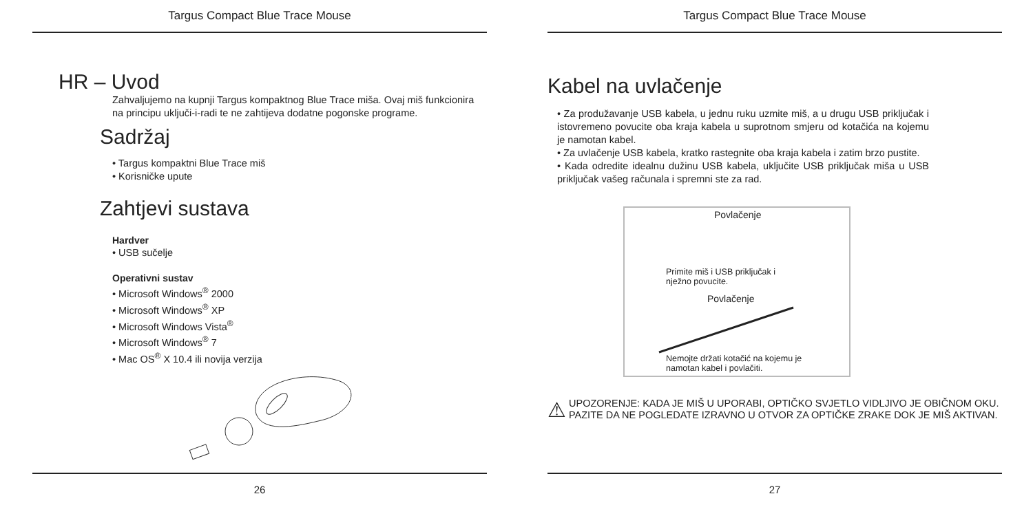Targus Compact Blue Trace Mouse
HR – Uvod
Zahvaljujemo na kupnji Targus kompaktnog Blue Trace miša. Ovaj miš funkcionira na principu uključi-i-radi te ne zahtijeva dodatne pogonske programe.
Sadržaj
• Targus kompaktni Blue Trace miš
• Korisničke upute
Zahtjevi sustava
Hardver
• USB sučelje
Operativni sustav
• Microsoft Windows<sup>®</sup> 2000
• Microsoft Windows<sup>®</sup> XP
• Microsoft Windows Vista<sup>®</sup>
• Microsoft Windows<sup>®</sup> 7
• Mac OS<sup>®</sup> X 10.4 ili novija verzija
26
Targus Compact Blue Trace Mouse
Kabel na uvlačenje
• Za produžavanje USB kabela, u jednu ruku uzmite miš, a u drugu USB priključak i istovremeno povucite oba kraja kabela u suprotnom smjeru od kotačića na kojemu je namotan kabel.
• Za uvlačenje USB kabela, kratko rastegnite oba kraja kabela i zatim brzo pustite.
• Kada odredite idealnu dužinu USB kabela, uključite USB priključak miša u USB priključak vašeg računala i spremni ste za rad.
Povlačenje
Primite miš i USB priključak i
nježno povucite.
Povlačenje
Nemojte držati kotačić na kojemu je
namotan kabel i povlačiti.
⚠
UPOZORENJE: KADA JE MIŠ U UPORABI, OPTIČKO SVJETLO VIDLJIVO JE OBIČNOM OKU. PAZITE DA NE POGLEDATE IZRAVNO U OTVOR ZA OPTIČKE ZRAKE DOK JE MIŠ AKTIVAN.
27